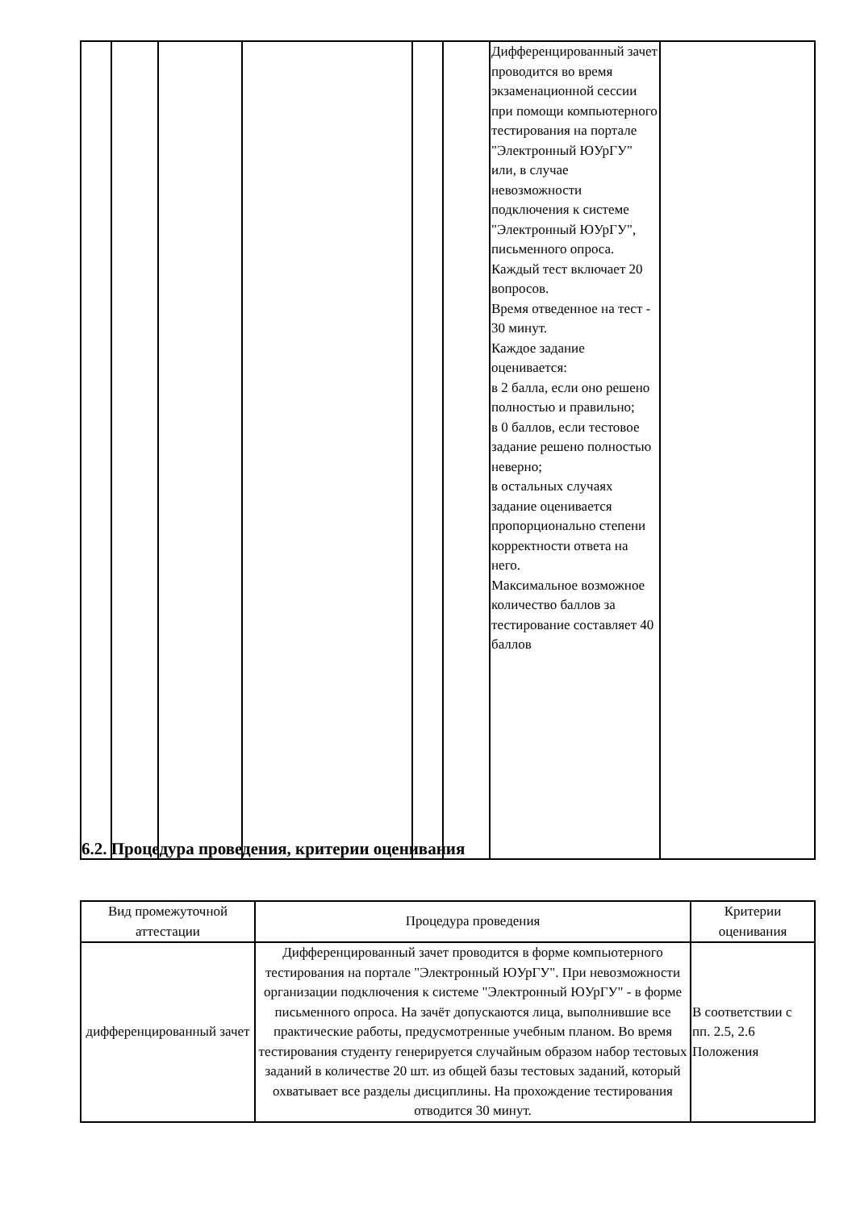| | | | | | | Дифференцированный зачет проводится во время экзаменационной сессии при помощи компьютерного тестирования на портале "Электронный ЮУрГУ" или, в случае невозможности подключения к системе "Электронный ЮУрГУ", письменного опроса. Каждый тест включает 20 вопросов. Время отведенное на тест - 30 минут. Каждое задание оценивается: в 2 балла, если оно решено полностью и правильно; в 0 баллов, если тестовое задание решено полностью неверно; в остальных случаях задание оценивается пропорционально степени корректности ответа на него. Максимальное возможное количество баллов за тестирование составляет 40 баллов | |
6.2. Процедура проведения, критерии оценивания
| Вид промежуточной аттестации | Процедура проведения | Критерии оценивания |
| --- | --- | --- |
| дифференцированный зачет | Дифференцированный зачет проводится в форме компьютерного тестирования на портале "Электронный ЮУрГУ". При невозможности организации подключения к системе "Электронный ЮУрГУ" - в форме письменного опроса. На зачёт допускаются лица, выполнившие все практические работы, предусмотренные учебным планом. Во время тестирования студенту генерируется случайным образом набор тестовых заданий в количестве 20 шт. из общей базы тестовых заданий, который охватывает все разделы дисциплины. На прохождение тестирования отводится 30 минут. | В соответствии с пп. 2.5, 2.6 Положения |